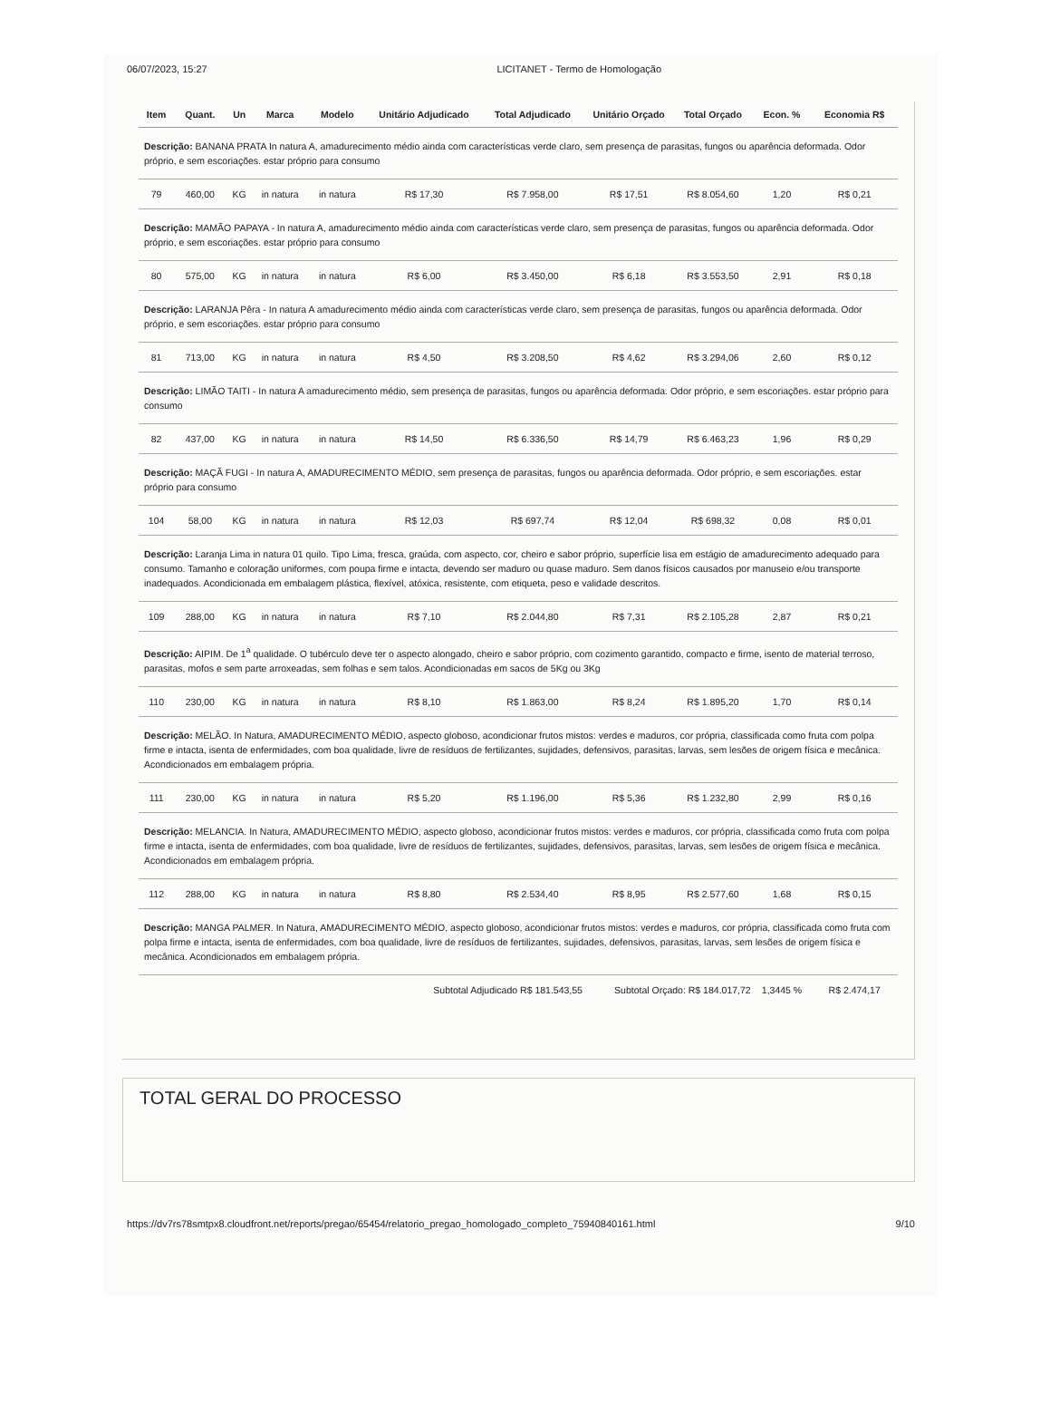06/07/2023, 15:27 LICITANET - Termo de Homologação
| Item | Quant. | Un | Marca | Modelo | Unitário Adjudicado | Total Adjudicado | Unitário Orçado | Total Orçado | Econ. % | Economia R$ |
| --- | --- | --- | --- | --- | --- | --- | --- | --- | --- | --- |
| Descrição: BANANA PRATA In natura A, amadurecimento médio ainda com características verde claro, sem presença de parasitas, fungos ou aparência deformada. Odor próprio, e sem escoriações. estar próprio para consumo | | | | | | | | | | |
| 79 | 460,00 | KG | in natura | in natura | R$ 17,30 | R$ 7.958,00 | R$ 17,51 | R$ 8.054,60 | 1,20 | R$ 0,21 |
| Descrição: MAMÃO PAPAYA - In natura A, amadurecimento médio ainda com características verde claro, sem presença de parasitas, fungos ou aparência deformada. Odor próprio, e sem escoriações. estar próprio para consumo | | | | | | | | | | |
| 80 | 575,00 | KG | in natura | in natura | R$ 6,00 | R$ 3.450,00 | R$ 6,18 | R$ 3.553,50 | 2,91 | R$ 0,18 |
| Descrição: LARANJA Pêra - In natura A amadurecimento médio ainda com características verde claro, sem presença de parasitas, fungos ou aparência deformada. Odor próprio, e sem escoriações. estar próprio para consumo | | | | | | | | | | |
| 81 | 713,00 | KG | in natura | in natura | R$ 4,50 | R$ 3.208,50 | R$ 4,62 | R$ 3.294,06 | 2,60 | R$ 0,12 |
| Descrição: LIMÃO TAITI - In natura A amadurecimento médio, sem presença de parasitas, fungos ou aparência deformada. Odor próprio, e sem escoriações. estar próprio para consumo | | | | | | | | | | |
| 82 | 437,00 | KG | in natura | in natura | R$ 14,50 | R$ 6.336,50 | R$ 14,79 | R$ 6.463,23 | 1,96 | R$ 0,29 |
| Descrição: MAÇÃ FUGI - In natura A, AMADURECIMENTO MÉDIO, sem presença de parasitas, fungos ou aparência deformada. Odor próprio, e sem escoriações. estar próprio para consumo | | | | | | | | | | |
| 104 | 58,00 | KG | in natura | in natura | R$ 12,03 | R$ 697,74 | R$ 12,04 | R$ 698,32 | 0,08 | R$ 0,01 |
| Descrição: Laranja Lima in natura 01 quilo. Tipo Lima, fresca, graúda, com aspecto, cor, cheiro e sabor próprio, superfície lisa em estágio de amadurecimento adequado para consumo. Tamanho e coloração uniformes, com poupa firme e intacta, devendo ser maduro ou quase maduro. Sem danos físicos causados por manuseio e/ou transporte inadequados. Acondicionada em embalagem plástica, flexível, atóxica, resistente, com etiqueta, peso e validade descritos. | | | | | | | | | | |
| 109 | 288,00 | KG | in natura | in natura | R$ 7,10 | R$ 2.044,80 | R$ 7,31 | R$ 2.105,28 | 2,87 | R$ 0,21 |
| Descrição: AIPIM. De 1<sup>a</sup> qualidade. O tubérculo deve ter o aspecto alongado, cheiro e sabor próprio, com cozimento garantido, compacto e firme, isento de material terroso, parasitas, mofos e sem parte arroxeadas, sem folhas e sem talos. Acondicionadas em sacos de 5Kg ou 3Kg | | | | | | | | | | |
| 110 | 230,00 | KG | in natura | in natura | R$ 8,10 | R$ 1.863,00 | R$ 8,24 | R$ 1.895,20 | 1,70 | R$ 0,14 |
| Descrição: MELÃO. In Natura, AMADURECIMENTO MÉDIO, aspecto globoso, acondicionar frutos mistos: verdes e maduros, cor própria, classificada como fruta com polpa firme e intacta, isenta de enfermidades, com boa qualidade, livre de resíduos de fertilizantes, sujidades, defensivos, parasitas, larvas, sem lesões de origem física e mecânica. Acondicionados em embalagem própria. | | | | | | | | | | |
| 111 | 230,00 | KG | in natura | in natura | R$ 5,20 | R$ 1.196,00 | R$ 5,36 | R$ 1.232,80 | 2,99 | R$ 0,16 |
| Descrição: MELANCIA. In Natura, AMADURECIMENTO MÉDIO, aspecto globoso, acondicionar frutos mistos: verdes e maduros, cor própria, classificada como fruta com polpa firme e intacta, isenta de enfermidades, com boa qualidade, livre de resíduos de fertilizantes, sujidades, defensivos, parasitas, larvas, sem lesões de origem física e mecânica. Acondicionados em embalagem própria. | | | | | | | | | | |
| 112 | 288,00 | KG | in natura | in natura | R$ 8,80 | R$ 2.534,40 | R$ 8,95 | R$ 2.577,60 | 1,68 | R$ 0,15 |
| Descrição: MANGA PALMER. In Natura, AMADURECIMENTO MÉDIO, aspecto globoso, acondicionar frutos mistos: verdes e maduros, cor própria, classificada como fruta com polpa firme e intacta, isenta de enfermidades, com boa qualidade, livre de resíduos de fertilizantes, sujidades, defensivos, parasitas, larvas, sem lesões de origem física e mecânica. Acondicionados em embalagem própria. | | | | | | | | | | |
| Subtotal Adjudicado R$ 181.543,55 | | | | | | | Subtotal Orçado: R$ 184.017,72 | | 1,3445 % | R$ 2.474,17 |
TOTAL GERAL DO PROCESSO
https://dv7rs78smtpx8.cloudfront.net/reports/pregao/65454/relatorio_pregao_homologado_completo_75940840161.html 9/10